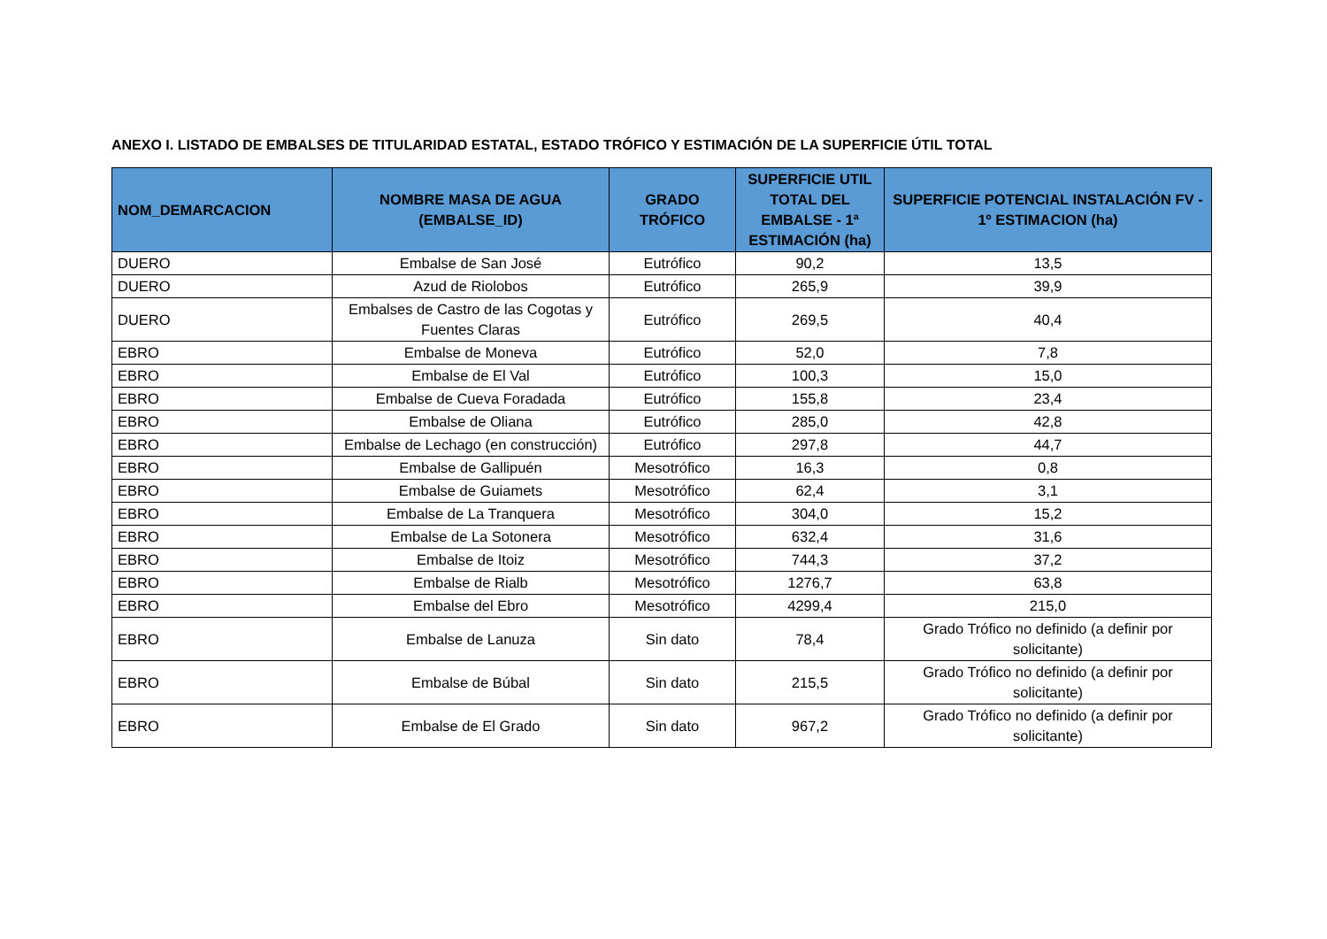ANEXO I. LISTADO DE EMBALSES DE TITULARIDAD ESTATAL, ESTADO TRÓFICO Y ESTIMACIÓN DE LA SUPERFICIE ÚTIL TOTAL
| NOM_DEMARCACION | NOMBRE MASA DE AGUA (EMBALSE_ID) | GRADO TRÓFICO | SUPERFICIE UTIL TOTAL DEL EMBALSE - 1ª ESTIMACIÓN (ha) | SUPERFICIE POTENCIAL INSTALACIÓN FV - 1º ESTIMACION (ha) |
| --- | --- | --- | --- | --- |
| DUERO | Embalse de San José | Eutrófico | 90,2 | 13,5 |
| DUERO | Azud de Riolobos | Eutrófico | 265,9 | 39,9 |
| DUERO | Embalses de Castro de las Cogotas y Fuentes Claras | Eutrófico | 269,5 | 40,4 |
| EBRO | Embalse de Moneva | Eutrófico | 52,0 | 7,8 |
| EBRO | Embalse de El Val | Eutrófico | 100,3 | 15,0 |
| EBRO | Embalse de Cueva Foradada | Eutrófico | 155,8 | 23,4 |
| EBRO | Embalse de Oliana | Eutrófico | 285,0 | 42,8 |
| EBRO | Embalse de Lechago (en construcción) | Eutrófico | 297,8 | 44,7 |
| EBRO | Embalse de Gallipuén | Mesotrófico | 16,3 | 0,8 |
| EBRO | Embalse de Guiamets | Mesotrófico | 62,4 | 3,1 |
| EBRO | Embalse de La Tranquera | Mesotrófico | 304,0 | 15,2 |
| EBRO | Embalse de La Sotonera | Mesotrófico | 632,4 | 31,6 |
| EBRO | Embalse de Itoiz | Mesotrófico | 744,3 | 37,2 |
| EBRO | Embalse de Rialb | Mesotrófico | 1276,7 | 63,8 |
| EBRO | Embalse del Ebro | Mesotrófico | 4299,4 | 215,0 |
| EBRO | Embalse de Lanuza | Sin dato | 78,4 | Grado Trófico no definido (a definir por solicitante) |
| EBRO | Embalse de Búbal | Sin dato | 215,5 | Grado Trófico no definido (a definir por solicitante) |
| EBRO | Embalse de El Grado | Sin dato | 967,2 | Grado Trófico no definido (a definir por solicitante) |